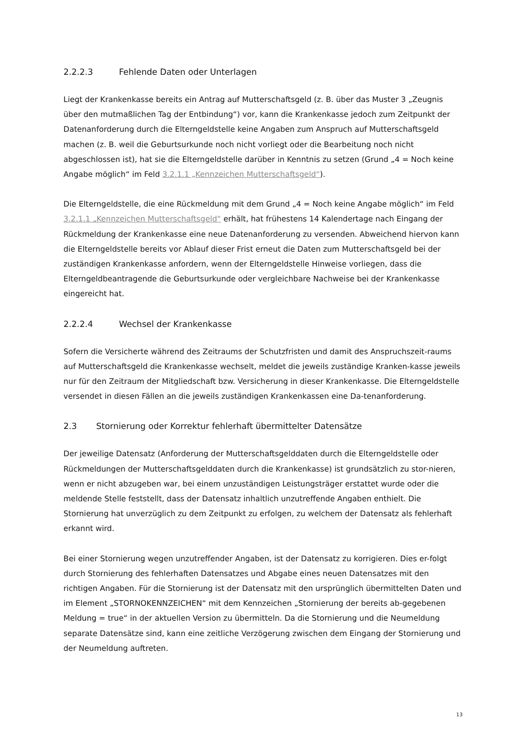2.2.2.3 Fehlende Daten oder Unterlagen
Liegt der Krankenkasse bereits ein Antrag auf Mutterschaftsgeld (z. B. über das Muster 3 „Zeugnis über den mutmaßlichen Tag der Entbindung“) vor, kann die Krankenkasse jedoch zum Zeitpunkt der Datenanforderung durch die Elterngeldstelle keine Angaben zum Anspruch auf Mutterschaftsgeld machen (z. B. weil die Geburtsurkunde noch nicht vorliegt oder die Bearbeitung noch nicht abgeschlossen ist), hat sie die Elterngeldstelle darüber in Kenntnis zu setzen (Grund „4 = Noch keine Angabe möglich“ im Feld 3.2.1.1 „Kennzeichen Mutterschaftsgeld“).
Die Elterngeldstelle, die eine Rückmeldung mit dem Grund „4 = Noch keine Angabe möglich“ im Feld 3.2.1.1 „Kennzeichen Mutterschaftsgeld“ erhält, hat frühestens 14 Kalendertage nach Eingang der Rückmeldung der Krankenkasse eine neue Datenanforderung zu versenden. Abweichend hiervon kann die Elterngeldstelle bereits vor Ablauf dieser Frist erneut die Daten zum Mutterschaftsgeld bei der zuständigen Krankenkasse anfordern, wenn der Elterngeldstelle Hinweise vorliegen, dass die Elterngeldbeantragende die Geburtsurkunde oder vergleichbare Nachweise bei der Krankenkasse eingereicht hat.
2.2.2.4 Wechsel der Krankenkasse
Sofern die Versicherte während des Zeitraums der Schutzfristen und damit des Anspruchszeit-raums auf Mutterschaftsgeld die Krankenkasse wechselt, meldet die jeweils zuständige Kranken-kasse jeweils nur für den Zeitraum der Mitgliedschaft bzw. Versicherung in dieser Krankenkasse. Die Elterngeldstelle versendet in diesen Fällen an die jeweils zuständigen Krankenkassen eine Da-tenanforderung.
2.3 Stornierung oder Korrektur fehlerhaft übermittelter Datensätze
Der jeweilige Datensatz (Anforderung der Mutterschaftsgelddaten durch die Elterngeldstelle oder Rückmeldungen der Mutterschaftsgelddaten durch die Krankenkasse) ist grundsätzlich zu stor-nieren, wenn er nicht abzugeben war, bei einem unzuständigen Leistungsträger erstattet wurde oder die meldende Stelle feststellt, dass der Datensatz inhaltlich unzutreffende Angaben enthielt. Die Stornierung hat unverzüglich zu dem Zeitpunkt zu erfolgen, zu welchem der Datensatz als fehlerhaft erkannt wird.
Bei einer Stornierung wegen unzutreffender Angaben, ist der Datensatz zu korrigieren. Dies er-folgt durch Stornierung des fehlerhaften Datensatzes und Abgabe eines neuen Datensatzes mit den richtigen Angaben. Für die Stornierung ist der Datensatz mit den ursprünglich übermittelten Daten und im Element „STORNOKENNZEICHEN“ mit dem Kennzeichen „Stornierung der bereits ab-gegebenen Meldung = true“ in der aktuellen Version zu übermitteln. Da die Stornierung und die Neumeldung separate Datensätze sind, kann eine zeitliche Verzögerung zwischen dem Eingang der Stornierung und der Neumeldung auftreten.
13